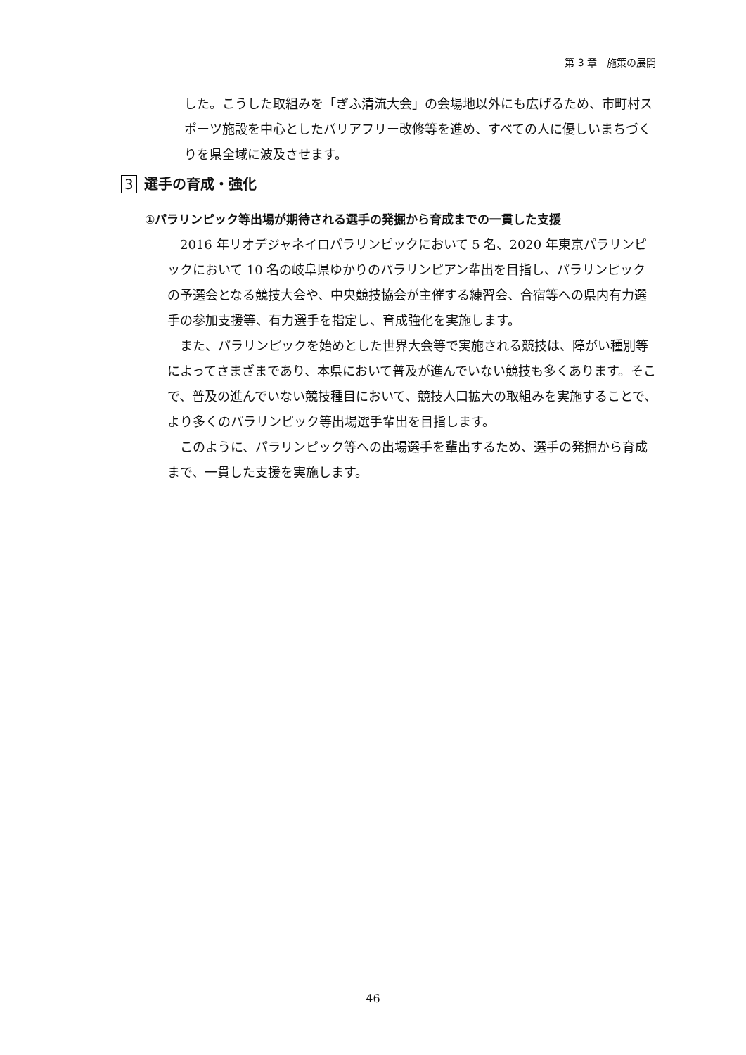第 3 章　施策の展開
した。こうした取組みを「ぎふ清流大会」の会場地以外にも広げるため、市町村スポーツ施設を中心としたバリアフリー改修等を進め、すべての人に優しいまちづくりを県全域に波及させます。
3 選手の育成・強化
①パラリンピック等出場が期待される選手の発掘から育成までの一貫した支援
2016 年リオデジャネイロパラリンピックにおいて 5 名、2020 年東京パラリンピックにおいて 10 名の岐阜県ゆかりのパラリンピアン輩出を目指し、パラリンピックの予選会となる競技大会や、中央競技協会が主催する練習会、合宿等への県内有力選手の参加支援等、有力選手を指定し、育成強化を実施します。
また、パラリンピックを始めとした世界大会等で実施される競技は、障がい種別等によってさまざまであり、本県において普及が進んでいない競技も多くあります。そこで、普及の進んでいない競技種目において、競技人口拡大の取組みを実施することで、より多くのパラリンピック等出場選手輩出を目指します。
このように、パラリンピック等への出場選手を輩出するため、選手の発掘から育成まで、一貫した支援を実施します。
46